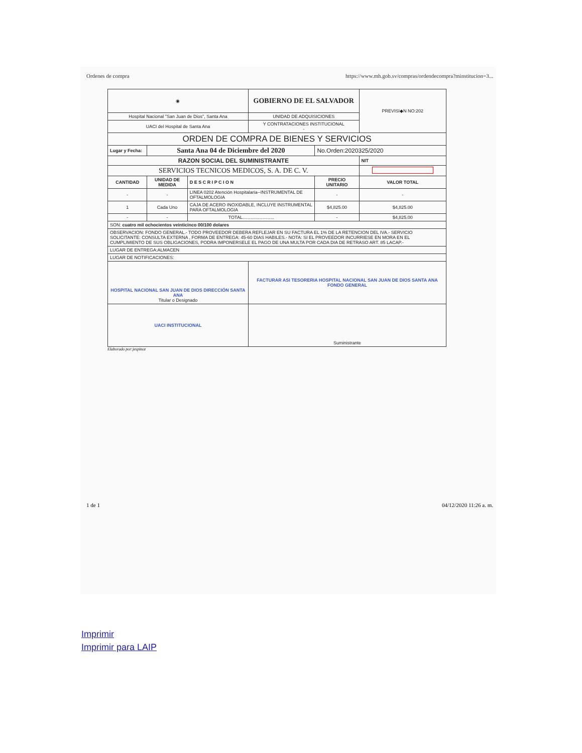Ordenes de compra https://www.mh.gob.sv/compras/ordendecompra?minstitucion=3...
| ◉ | | | GOBIERNO DE EL SALVADOR | | | PREVISI◆N NO:202 |
| Hospital Nacional "San Juan de Dios", Santa Ana | | | UNIDAD DE ADQUISICIONES | | | |
| UACI del Hospital de Santa Ana | | | Y CONTRATACIONES INSTITUCIONAL - | | | |
| ORDEN DE COMPRA DE BIENES Y SERVICIOS | | | | | | |
| Lugar y Fecha: | Santa Ana 04 de Diciembre del 2020 | | | No.Orden:2020325/2020 | | |
| RAZON SOCIAL DEL SUMINISTRANTE | | | | | NIT | |
| SERVICIOS TECNICOS MEDICOS, S. A. DE C. V. | | | | | | |
| CANTIDAD | UNIDAD DE MEDIDA | D E S C R I P C I O N | | PRECIO UNITARIO | VALOR TOTAL | |
| - | - | LINEA 0202 Atención Hospitalaria--INSTRUMENTAL DE OFTALMOLOGIA | | - | - | |
| 1 | Cada Uno | CAJA DE ACERO INOXIDABLE, INCLUYE INSTRUMENTAL PARA OFTALMOLOGIA | | $4,825.00 | $4,825.00 | |
| - | - | TOTAL......................... | | - | $4,825.00 | |
| SON: cuatro mil ochocientos veinticinco 00/100 dolares | | | | | | |
| OBSERVACION: FONDO GENERAL.- TODO PROVEEDOR DEBERA REFLEJAR EN SU FACTURA EL 1% DE LA RETENCION DEL IVA.- SERVICIO SOLICITANTE: CONSULTA EXTERNA , FORMA DE ENTREGA: 45-60 DIAS HABILES.- NOTA: SI EL PROVEEDOR INCURRIESE EN MORA EN EL CUMPLIMIENTO DE SUS OBLIGACIONES, PODRA IMPONERSELE EL PAGO DE UNA MULTA POR CADA DIA DE RETRASO ART. 85 LACAP.- | | | | | | |
| LUGAR DE ENTREGA:ALMACEN | | | | | | |
| LUGAR DE NOTIFICACIONES: | | | | | | |
| HOSPITAL NACIONAL SAN JUAN DE DIOS DIRECCIÓN SANTA ANA Titular o Designado | | | FACTURAR ASI TESORERIA HOSPITAL NACIONAL SAN JUAN DE DIOS SANTA ANA FONDO GENERAL | | | |
| UACI INSTITUCIONAL | | | Suministrante | | | |
Elaborado por:jespinoz
1 de 1 04/12/2020 11:26 a. m.
Imprimir
Imprimir para LAIP